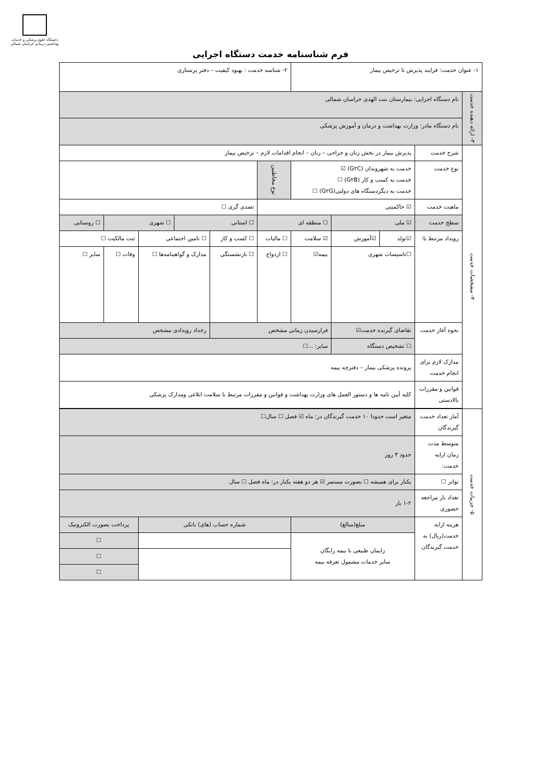دانشگاه علوم پزشکی و خدمات بهداشتی درمانی خراسان شمالی
فرم شناسنامه خدمت دستگاه اجرایی
| ۱- عنوان خدمت: فرایند پذیرش تا ترخیص بیمار | | | | | ۲- شناسه خدمت : بهبود کیفیت – دفتر پرستاری | | | | | |
| ۳- ارائه دهنده خدمت | نام دستگاه اجرایی: بیمارستان بنت الهدی خراسان شمالی | | | | | | | | | |
| | نام دستگاه مادر: وزارت بهداشت و درمان و آموزش پزشکی | | | | | | | | | |
| ۴- مشخصات خدمت | شرح خدمت | پذیرش بیمار در بخش زنان و جراحی – زنان – انجام اقدامات لازم – ترخیص بیمار | | | | | | | | |
| | نوع خدمت | خدمت به شهروندان (G۲C) ☑ خدمت به کسب و کار (G۲B) ☐ خدمت به دیگردستگاه های دولتی(G۲G) ☐ | | | نوع مخاطبین | | | | | |
| | ماهیت خدمت | ☑ حاکمیتی | | | | تصدی گری ☐ | | | | |
| | سطح خدمت | ☑ ملی | | ☐ منطقه ای | | ☐ استانی | | ☐ شهری | | ☐ روستایی |
| | رویداد مرتبط با: | ☑تولد | ☑آموزش | ☑ سلامت | ☐ مالیات | ☐ کسب و کار | ☐ تامین اجتماعی | | ثبت مالکیت ☐ | |
| | | ☐تاسیسات شهری | | بیمه☑ | ☐ ازدواج | ☐ بازنشستگی | مدارک و گواهینامه‌ها ☐ | | وفات ☐ | سایر ☐ |
| | نحوه آغاز خدمت | تقاضای گیرنده خدمت☑ | | فرارسیدن زمانی مشخص | | | رخداد رویدادی مشخص | | | |
| | | ☐ تشخیص دستگاه | | سایر: ...☐ | | | | | | |
| | مدارک لازم برای انجام خدمت | پرونده پزشکی بیمار – دفترچه بیمه | | | | | | | | |
| | قوانین و مقررات بالادستی | کلیه آیین نامه ها و دستور العمل های وزارت بهداشت و قوانین و مقررات مرتبط با سلامت ابلاغی ومدارک پزشکی | | | | | | | | |
| ۵- جزییات خدمت | آمار تعداد خدمت گیرندگان | متغیر است حدودا ۱۰ خدمت گیرندگان در: ماه ☑ فصل ☐ سال☐ | | | | | | | | |
| | متوسط مدت زمان ارایه خدمت: | حدود ۳ روز | | | | | | | | |
| | تواتر ☐ | یکبار برای همیشه ☐ بصورت مستمر ☑ هر دو هفته یکبار در: ماه فصل ☐ سال | | | | | | | | |
| | تعداد بار مراجعه حضوری | ۱-۲ بار | | | | | | | | |
| | هزینه ارایه خدمت(ریال) به خدمت گیرندگان | مبلغ(مبالغ) | | | شماره حساب (های) بانکی | | | | پرداخت بصورت الکترونیک | |
| | | زایمان طبیعی با بیمه رایگان سایر خدمات مشمول تعرفه بیمه | | | | | | | ☐ | |
| | | | | | | | | | ☐ | |
| | | | | | | | | | ☐ | |